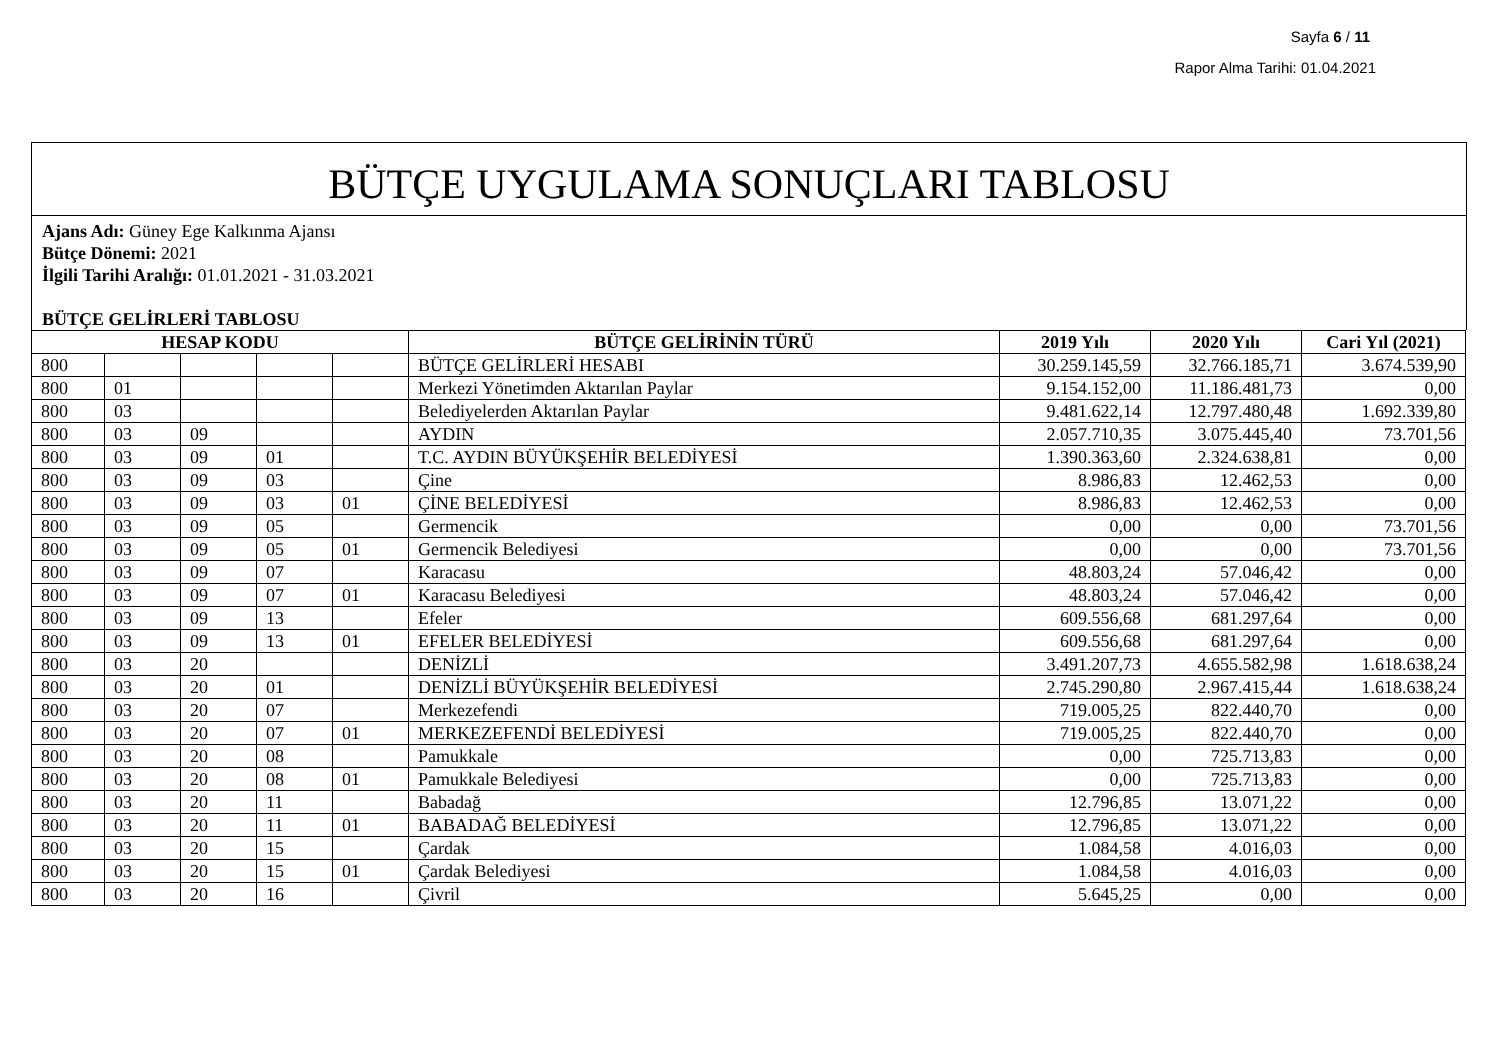Sayfa 6 / 11
Rapor Alma Tarihi: 01.04.2021
BÜTÇE UYGULAMA SONUÇLARI TABLOSU
Ajans Adı: Güney Ege Kalkınma Ajansı
Bütçe Dönemi: 2021
İlgili Tarihi Aralığı: 01.01.2021 - 31.03.2021
BÜTÇE GELİRLERİ TABLOSU
| HESAP KODU | | | | | BÜTÇE GELİRİNİN TÜRÜ | 2019 Yılı | 2020 Yılı | Cari Yıl (2021) |
| --- | --- | --- | --- | --- | --- | --- | --- | --- |
| 800 | | | | | BÜTÇE GELİRLERİ HESABI | 30.259.145,59 | 32.766.185,71 | 3.674.539,90 |
| 800 | 01 | | | | Merkezi Yönetimden Aktarılan Paylar | 9.154.152,00 | 11.186.481,73 | 0,00 |
| 800 | 03 | | | | Belediyelerden Aktarılan Paylar | 9.481.622,14 | 12.797.480,48 | 1.692.339,80 |
| 800 | 03 | 09 | | | AYDIN | 2.057.710,35 | 3.075.445,40 | 73.701,56 |
| 800 | 03 | 09 | 01 | | T.C. AYDIN BÜYÜKŞEHİR BELEDİYESİ | 1.390.363,60 | 2.324.638,81 | 0,00 |
| 800 | 03 | 09 | 03 | | Çine | 8.986,83 | 12.462,53 | 0,00 |
| 800 | 03 | 09 | 03 | 01 | ÇİNE BELEDİYESİ | 8.986,83 | 12.462,53 | 0,00 |
| 800 | 03 | 09 | 05 | | Germencik | 0,00 | 0,00 | 73.701,56 |
| 800 | 03 | 09 | 05 | 01 | Germencik Belediyesi | 0,00 | 0,00 | 73.701,56 |
| 800 | 03 | 09 | 07 | | Karacasu | 48.803,24 | 57.046,42 | 0,00 |
| 800 | 03 | 09 | 07 | 01 | Karacasu Belediyesi | 48.803,24 | 57.046,42 | 0,00 |
| 800 | 03 | 09 | 13 | | Efeler | 609.556,68 | 681.297,64 | 0,00 |
| 800 | 03 | 09 | 13 | 01 | EFELER BELEDİYESİ | 609.556,68 | 681.297,64 | 0,00 |
| 800 | 03 | 20 | | | DENİZLİ | 3.491.207,73 | 4.655.582,98 | 1.618.638,24 |
| 800 | 03 | 20 | 01 | | DENİZLİ BÜYÜKŞEHİR BELEDİYESİ | 2.745.290,80 | 2.967.415,44 | 1.618.638,24 |
| 800 | 03 | 20 | 07 | | Merkezefendi | 719.005,25 | 822.440,70 | 0,00 |
| 800 | 03 | 20 | 07 | 01 | MERKEZEFENDİ BELEDİYESİ | 719.005,25 | 822.440,70 | 0,00 |
| 800 | 03 | 20 | 08 | | Pamukkale | 0,00 | 725.713,83 | 0,00 |
| 800 | 03 | 20 | 08 | 01 | Pamukkale Belediyesi | 0,00 | 725.713,83 | 0,00 |
| 800 | 03 | 20 | 11 | | Babadağ | 12.796,85 | 13.071,22 | 0,00 |
| 800 | 03 | 20 | 11 | 01 | BABADAĞ BELEDİYESİ | 12.796,85 | 13.071,22 | 0,00 |
| 800 | 03 | 20 | 15 | | Çardak | 1.084,58 | 4.016,03 | 0,00 |
| 800 | 03 | 20 | 15 | 01 | Çardak Belediyesi | 1.084,58 | 4.016,03 | 0,00 |
| 800 | 03 | 20 | 16 | | Çivril | 5.645,25 | 0,00 | 0,00 |